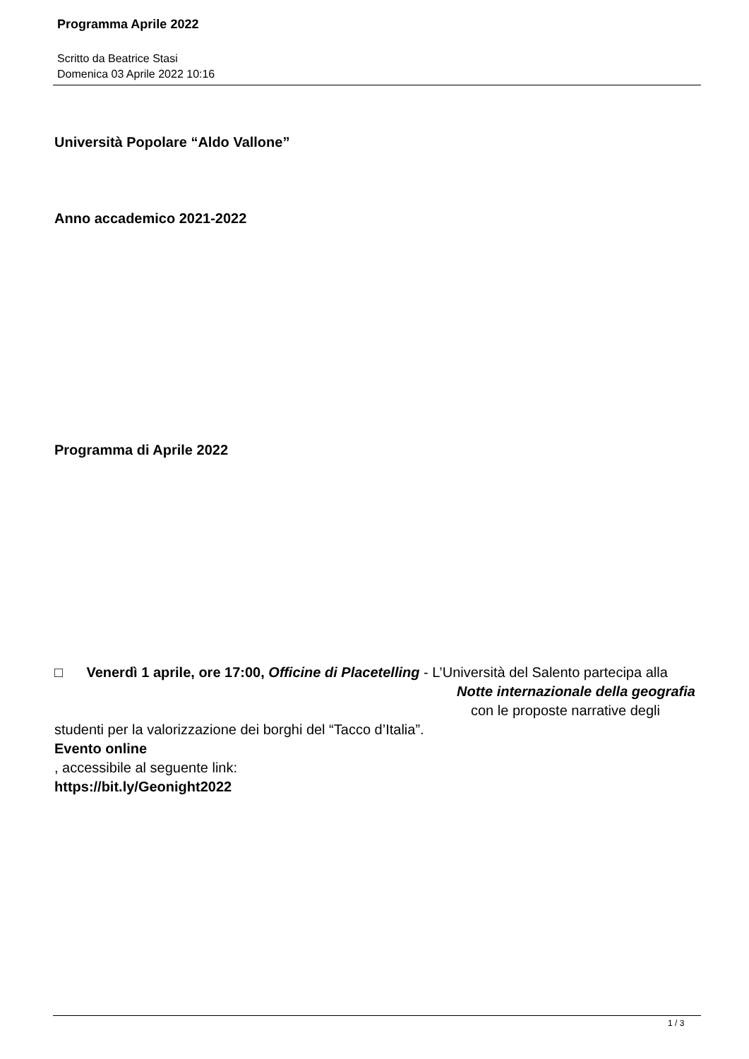Programma Aprile 2022
Scritto da Beatrice Stasi
Domenica 03 Aprile 2022 10:16
Università Popolare “Aldo Vallone”
Anno accademico 2021-2022
Programma di Aprile 2022
□ Venerdì 1 aprile, ore 17:00, Officine di Placetelling - L’Università del Salento partecipa alla Notte internazionale della geografia con le proposte narrative degli studenti per la valorizzazione dei borghi del “Tacco d’Italia”.
Evento online
, accessibile al seguente link:
https://bit.ly/Geonight2022
1 / 3